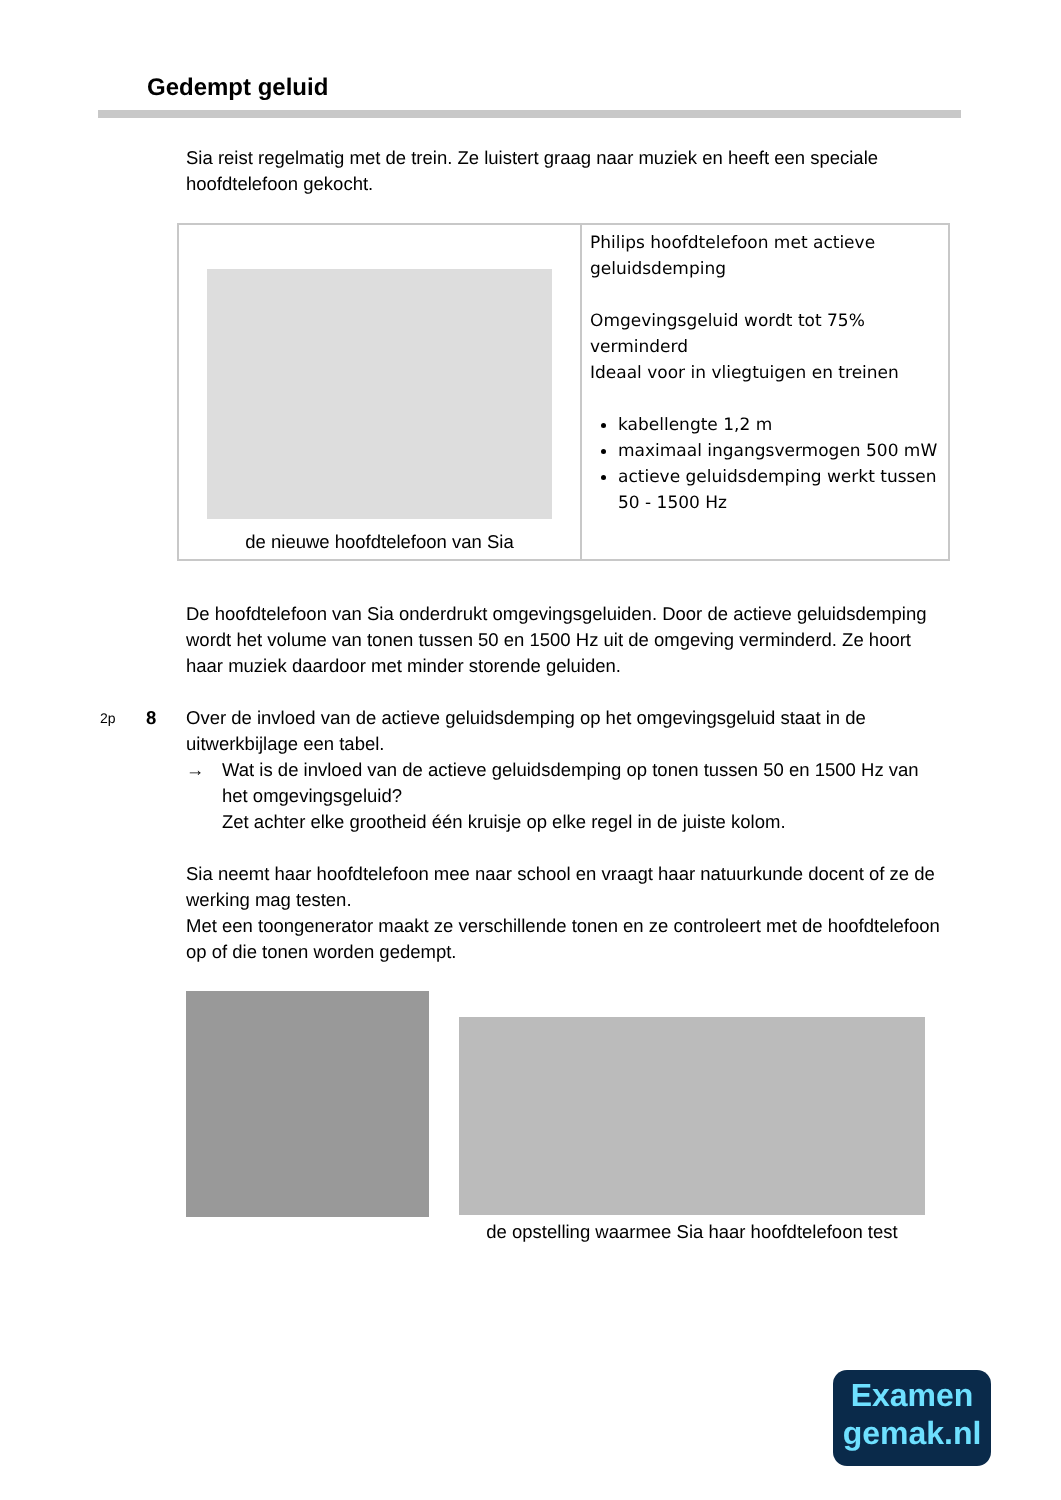Gedempt geluid
Sia reist regelmatig met de trein. Ze luistert graag naar muziek en heeft een speciale hoofdtelefoon gekocht.
| de nieuwe hoofdtelefoon van Sia | Philips hoofdtelefoon met actieve geluidsdemping Omgevingsgeluid wordt tot 75% verminderd Ideaal voor in vliegtuigen en treinen kabellengte 1,2 m maximaal ingangsvermogen 500 mW actieve geluidsdemping werkt tussen 50 - 1500 Hz |
De hoofdtelefoon van Sia onderdrukt omgevingsgeluiden. Door de actieve geluidsdemping wordt het volume van tonen tussen 50 en 1500 Hz uit de omgeving verminderd. Ze hoort haar muziek daardoor met minder storende geluiden.
2p
8 Over de invloed van de actieve geluidsdemping op het omgevingsgeluid staat in de uitwerkbijlage een tabel.
→ Wat is de invloed van de actieve geluidsdemping op tonen tussen 50 en 1500 Hz van het omgevingsgeluid?
Zet achter elke grootheid één kruisje op elke regel in de juiste kolom.
Sia neemt haar hoofdtelefoon mee naar school en vraagt haar natuurkunde docent of ze de werking mag testen.
Met een toongenerator maakt ze verschillende tonen en ze controleert met de hoofdtelefoon op of die tonen worden gedempt.
de opstelling waarmee Sia haar hoofdtelefoon test
Examen
gemak.nl